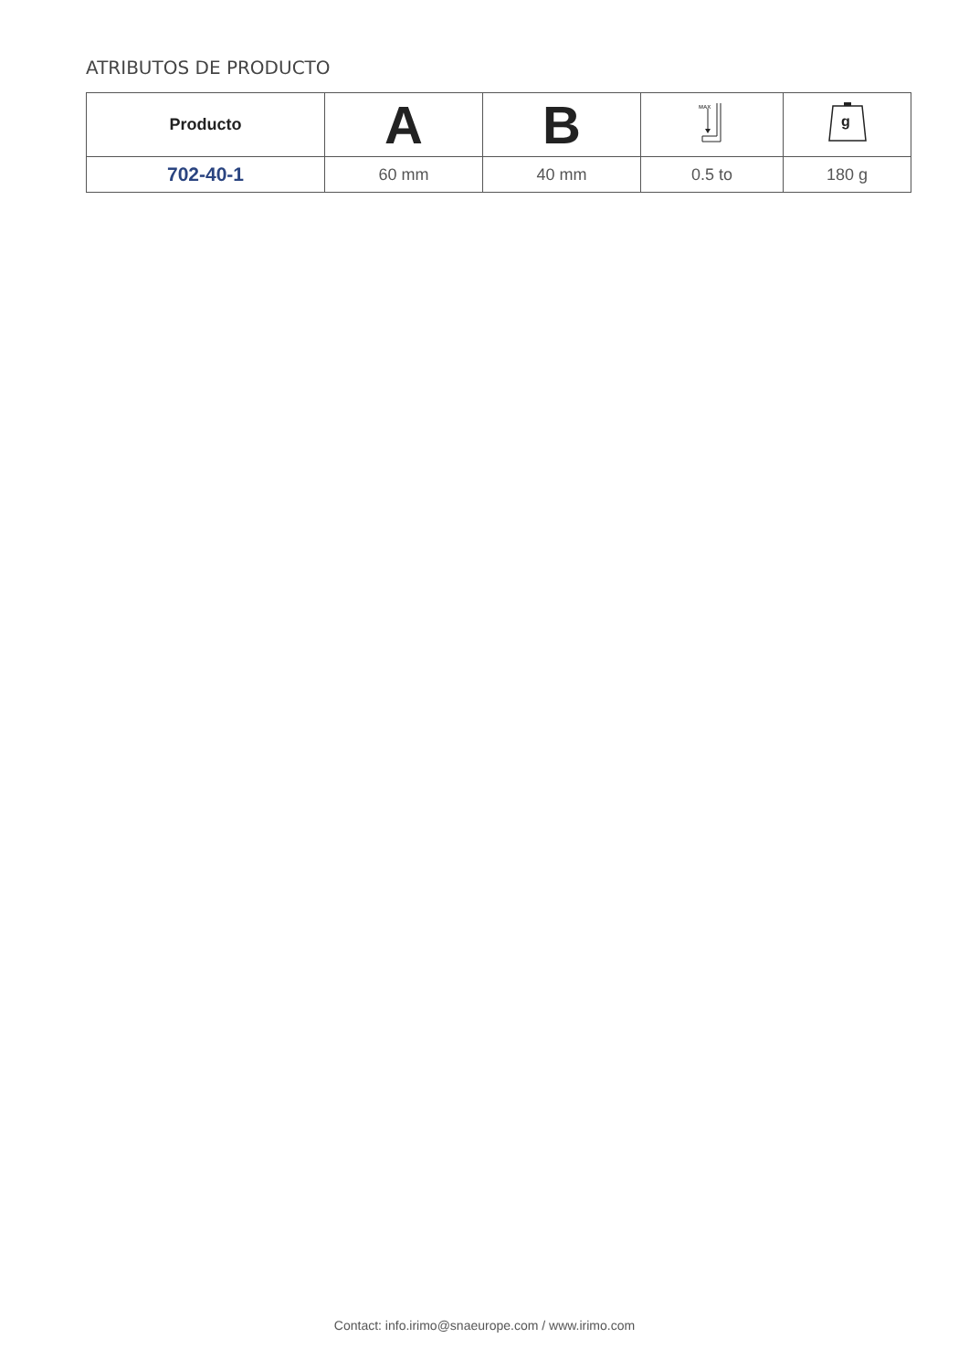ATRIBUTOS DE PRODUCTO
| Producto | A | B | MAX | g |
| --- | --- | --- | --- | --- |
| 702-40-1 | 60 mm | 40 mm | 0.5 to | 180 g |
Contact: info.irimo@snaeurope.com / www.irimo.com